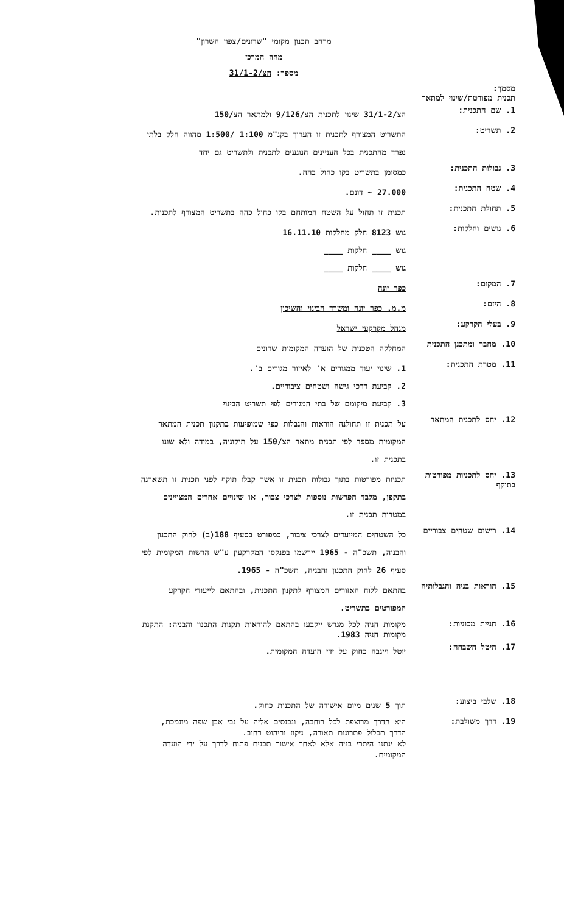מרחב תכנון מקומי "שרונים/צפון השרון"
מחוז המרכז
מספר: הצ/31/1-2
מסמך:
תכנית מפורטת/שינוי למתאר
1. שם התכנית:
הצ/31/1-2 שינוי לתכנית הצ/9/126 ולמתאר הצ/150
2. תשריט:
התשריט המצורף לתכנית זו הערוך בקנ"מ 1:100 /1:500 מהווה חלק בלתי נפרד מהתכנית בכל העניינים הנוגעים לתכנית ולתשריט גם יחד
3. גבולות התכנית:
כמסומן בתשריט בקו כחול בהה.
4. שטח התכנית:
27.000 ~ דונם.
5. תחולת התכנית:
תכנית זו תחול על השטח המותחם בקו כחול כהה בתשריט המצורף לתכנית.
6. גושים וחלקות:
גוש 8123 חלק מחלקות 16.11.10
גוש ____ חלקות ____
גוש ____ חלקות ____
7. המקום:
כפר יונה
8. היזם:
מ.מ. כפר יונה ומשרד הבינוי והשיכון
9. בעלי הקרקע:
מנהל מקרקעי ישראל
10. מחבר ומתכנן התכנית
המחלקה הטכנית של הועדה המקומית שרונים
11. מטרת התכנית:
1. שינוי יעוד ממגורים א' לאיזור מגורים ב'.
2. קביעת דרכי גישה ושטחים ציבוריים.
3. קביעת מיקומם של בתי המגורים לפי תשריט הבינוי
12. יחס לתכנית המתאר
על תכנית זו תחולנה הוראות והגבלות כפי שמופיעות בתקנון תכנית המתאר המקומית מספר לפי תכנית מתאר הצ/150 על תיקוניה, במידה ולא שונו בתכנית זו.
13. יחס לתכניות מפורטות בתוקף
תכניות מפורטות בתוך גבולות תכנית זו אשר קבלו תוקף לפני תכנית זו תשארנה בתקפן, מלבד הפרשות נוספות לצרכי צבור, או שינויים אחרים המצויינים במטרות תכנית זו.
14. רישום שטחים צבוריים
כל השטחים המיועדים לצרכי ציבור, כמפורט בסעיף 188(ב) לחוק התכנון והבניה, תשכ"ה - 1965 יירשמו בפנקסי המקרקעין ע"ש הרשות המקומית לפי סעיף 26 לחוק התכנון והבניה, תשכ"ה - 1965.
15. הוראות בניה והגבלותיה
בהתאם ללוח האזורים המצורף לתקנון התכנית, ובהתאם לייעודי הקרקע המפורטים בתשריט.
16. חניית מכוניות:
מקומות חניה לכל מגרש ייקבעו בהתאם להוראות תקנות התכנון והבניה: התקנת מקומות חניה 1983.
17. היטל השבחה:
יוטל וייגבה כחוק על ידי הועדה המקומית.
18. שלבי ביצוע:
תוך 5 שנים מיום אישורה של התכנית כחוק.
19. דרך משולבת:
היא הדרך מרוצפת לכל רוחבה, ונכנסים אליה על גבי אבן שפה מונמכת, הדרך תכלול פתרונות תאורה, ניקוז וריהוט רחוב.
לא ינתנו היתרי בניה אלא לאחר אישור תכנית פתוח לדרך על ידי הועדה המקומית.